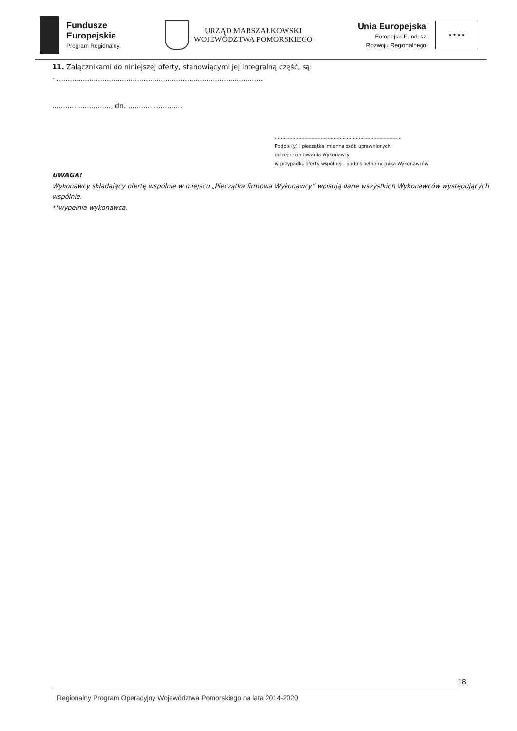Fundusze
Europejskie
Program Regionalny
URZĄD MARSZAŁKOWSKI
WOJEWÓDZTWA POMORSKIEGO
Unia Europejska
Europejski Fundusz
Rozwoju Regionalnego
★ ★ ★ ★
11. Załącznikami do niniejszej oferty, stanowiącymi jej integralną część, są:
- ...............................................................................................
..........................., dn. .........................
......................................................................................
Podpis (y) i pieczątka imienna osób uprawnionych
do reprezentowania Wykonawcy
w przypadku oferty wspólnej – podpis pełnomocnika Wykonawców
UWAGA!
Wykonawcy składający ofertę wspólnie w miejscu „Pieczątka firmowa Wykonawcy” wpisują dane wszystkich Wykonawców występujących wspólnie.
**wypełnia wykonawca.
18
Regionalny Program Operacyjny Województwa Pomorskiego na lata 2014-2020